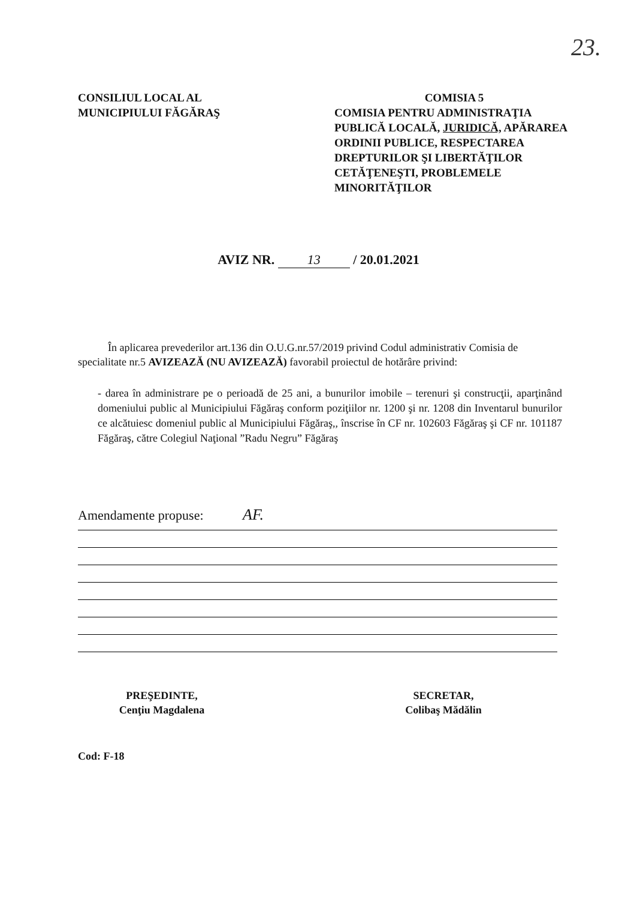23.
CONSILIUL LOCAL AL
MUNICIPIULUI FĂGĂRAŞ
COMISIA 5
COMISIA PENTRU ADMINISTRAŢIA PUBLICĂ LOCALĂ, JURIDICĂ, APĂRAREA ORDINII PUBLICE, RESPECTAREA DREPTURILOR ŞI LIBERTĂŢILOR CETĂŢENEŞTI, PROBLEMELE MINORITĂŢILOR
AVIZ NR. 13 / 20.01.2021
În aplicarea prevederilor art.136 din O.U.G.nr.57/2019 privind Codul administrativ Comisia de specialitate nr.5 AVIZEAZĂ (NU AVIZEAZĂ) favorabil proiectul de hotărâre privind:
- darea în administrare pe o perioadă de 25 ani, a bunurilor imobile – terenuri şi construcţii, aparţinând domeniului public al Municipiului Făgăraş conform poziţiilor nr. 1200 şi nr. 1208 din Inventarul bunurilor ce alcătuiesc domeniul public al Municipiului Făgăraş,, înscrise în CF nr. 102603 Făgăraş şi CF nr. 101187 Făgăraş, către Colegiul Naţional ”Radu Negru” Făgăraş
Amendamente propuse: AF.
PREŞEDINTE,
Cenţiu Magdalena
SECRETAR,
Colibaş Mădălin
Cod: F-18